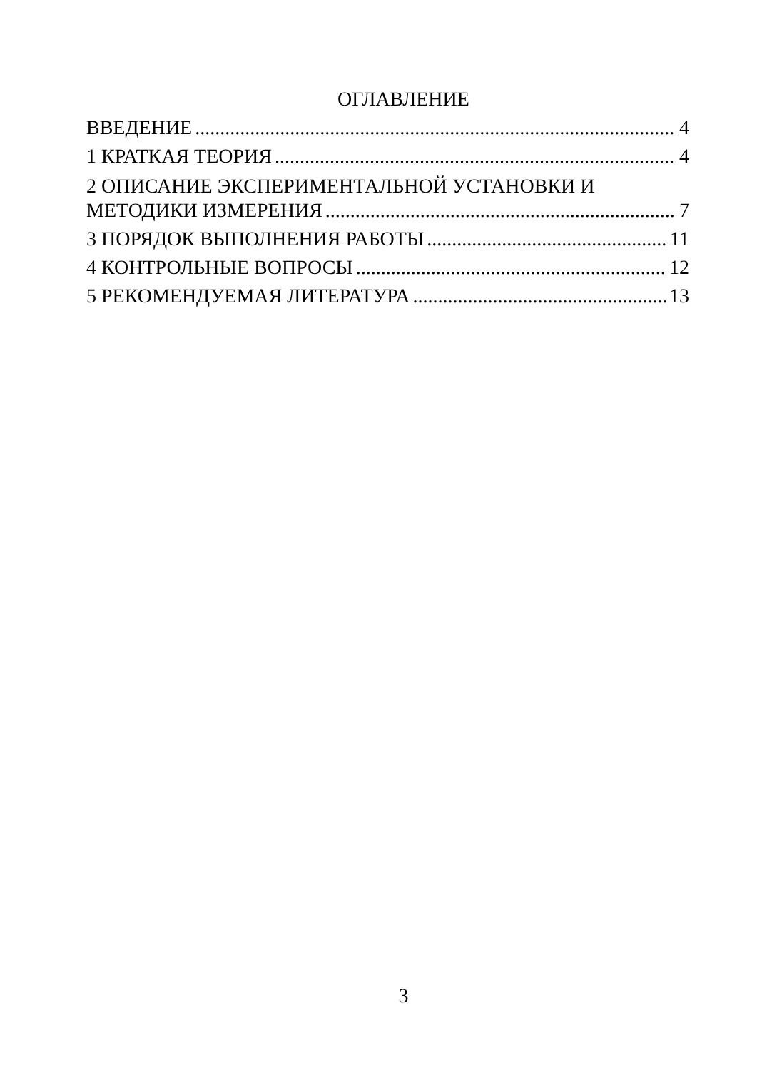ОГЛАВЛЕНИЕ
ВВЕДЕНИЕ 4
1 КРАТКАЯ ТЕОРИЯ 4
2 ОПИСАНИЕ ЭКСПЕРИМЕНТАЛЬНОЙ УСТАНОВКИ И
МЕТОДИКИ ИЗМЕРЕНИЯ 7
3 ПОРЯДОК ВЫПОЛНЕНИЯ РАБОТЫ 11
4 КОНТРОЛЬНЫЕ ВОПРОСЫ 12
5 РЕКОМЕНДУЕМАЯ ЛИТЕРАТУРА 13
3